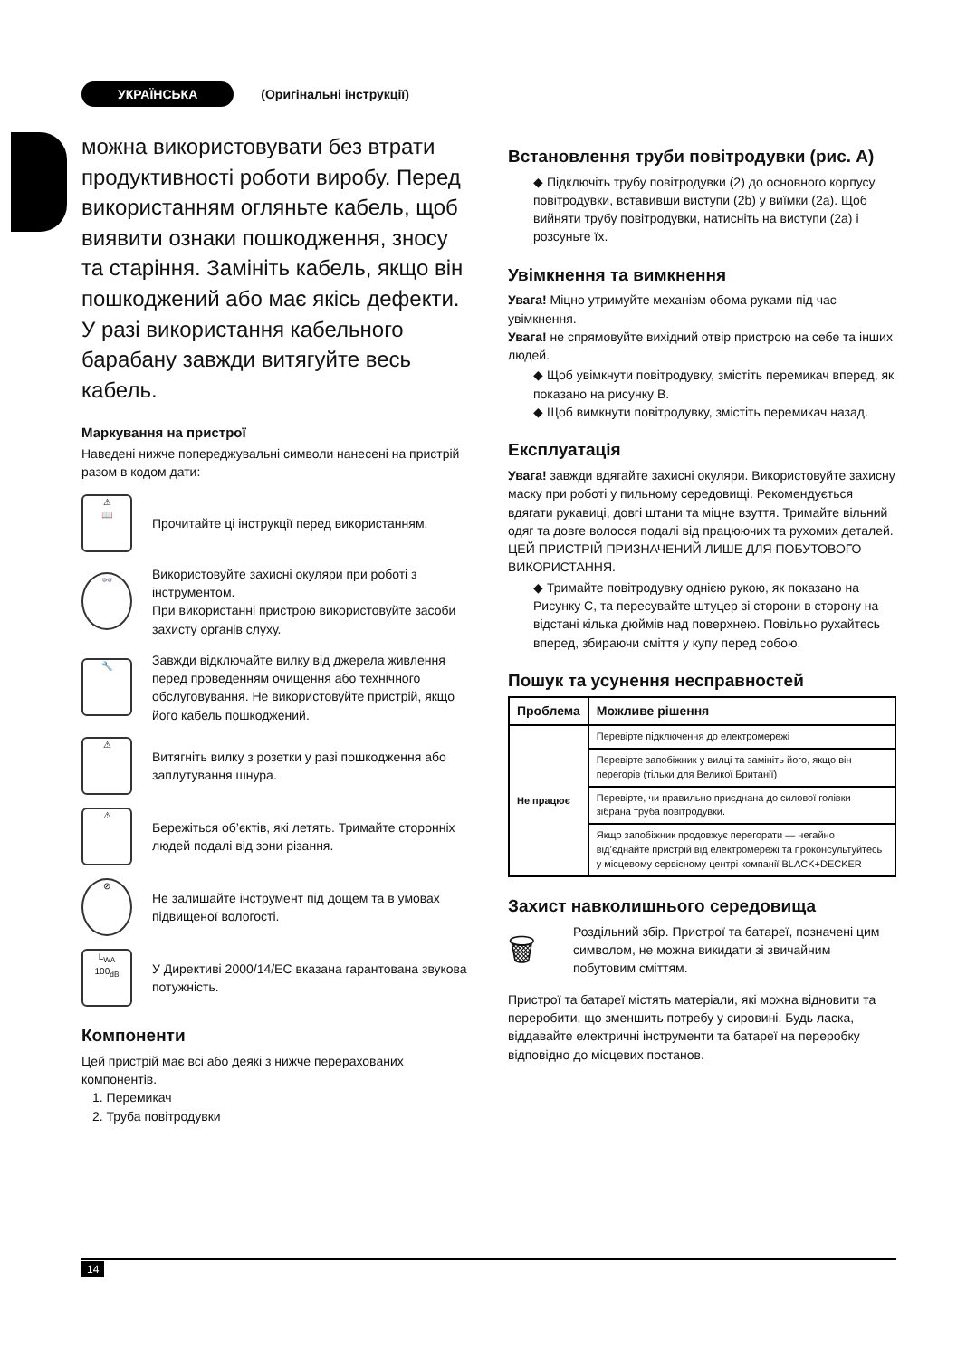УКРАЇНСЬКА (Оригінальні інструкції)
можна використовувати без втрати продуктивності роботи виробу. Перед використанням огляньте кабель, щоб виявити ознаки пошкодження, зносу та старіння. Замініть кабель, якщо він пошкоджений або має якісь дефекти. У разі використання кабельного барабану завжди витягуйте весь кабель.
Маркування на пристрої
Наведені нижче попереджувальні символи нанесені на пристрій разом в кодом дати:
⚠
📖
Прочитайте ці інструкції перед використанням.
👓
Використовуйте захисні окуляри при роботі з інструментом.
При використанні пристрою використовуйте засоби захисту органів слуху.
🔧
Завжди відключайте вилку від джерела живлення перед проведенням очищення або технічного обслуговування. Не використовуйте пристрій, якщо його кабель пошкоджений.
⚠
Витягніть вилку з розетки у разі пошкодження або заплутування шнура.
⚠
Бережіться об’єктів, які летять. Тримайте сторонніх людей подалі від зони різання.
⊘
Не залишайте інструмент під дощем та в умовах підвищеної вологості.
L<sub>WA</sub>
100<sub>dB</sub>
У Директиві 2000/14/EC вказана гарантована звукова потужність.
Компоненти
Цей пристрій має всі або деякі з нижче перерахованих компонентів.
1. Перемикач
2. Труба повітродувки
Встановлення труби повітродувки (рис. A)
◆ Підключіть трубу повітродувки (2) до основного корпусу повітродувки, вставивши виступи (2b) у виїмки (2a). Щоб вийняти трубу повітродувки, натисніть на виступи (2a) і розсуньте їх.
Увімкнення та вимкнення
Увага! Міцно утримуйте механізм обома руками під час увімкнення.
Увага! не спрямовуйте вихідний отвір пристрою на себе та інших людей.
◆ Щоб увімкнути повітродувку, змістіть перемикач вперед, як показано на рисунку B.
◆ Щоб вимкнути повітродувку, змістіть перемикач назад.
Експлуатація
Увага! завжди вдягайте захисні окуляри. Використовуйте захисну маску при роботі у пильному середовищі. Рекомендується вдягати рукавиці, довгі штани та міцне взуття. Тримайте вільний одяг та довге волосся подалі від працюючих та рухомих деталей. ЦЕЙ ПРИСТРІЙ ПРИЗНАЧЕНИЙ ЛИШЕ ДЛЯ ПОБУТОВОГО ВИКОРИСТАННЯ.
◆ Тримайте повітродувку однією рукою, як показано на Рисунку C, та пересувайте штуцер зі сторони в сторону на відстані кілька дюймів над поверхнею. Повільно рухайтесь вперед, збираючи сміття у купу перед собою.
Пошук та усунення несправностей
| Проблема | Можливе рішення |
| --- | --- |
| Не працює | Перевірте підключення до електромережі |
| | Перевірте запобіжник у вилці та замініть його, якщо він перегорів (тільки для Великої Британії) |
| | Перевірте, чи правильно приєднана до силової голівки зібрана труба повітродувки. |
| | Якщо запобіжник продовжує перегорати — негайно від’єднайте пристрій від електромережі та проконсультуйтесь у місцевому сервісному центрі компанії BLACK+DECKER |
Захист навколишнього середовища
🗑
Роздільний збір. Пристрої та батареї, позначені цим символом, не можна викидати зі звичайним побутовим сміттям.
Пристрої та батареї містять матеріали, які можна відновити та переробити, що зменшить потребу у сировині. Будь ласка, віддавайте електричні інструменти та батареї на переробку відповідно до місцевих постанов.
14